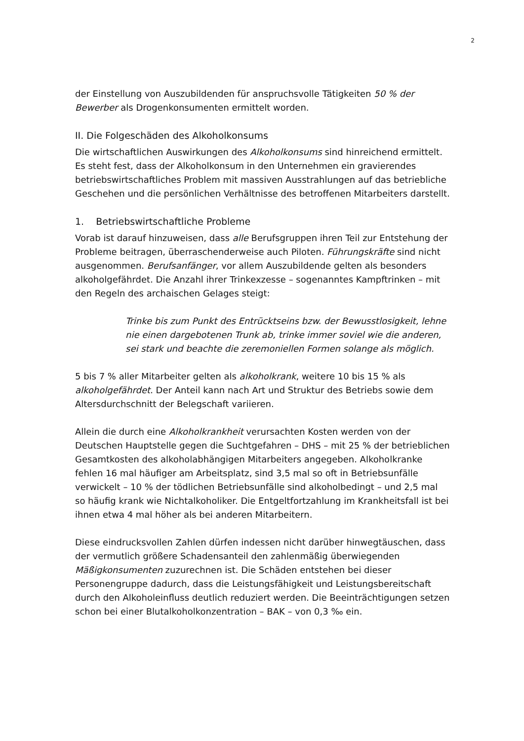2
der Einstellung von Auszubildenden für anspruchsvolle Tätigkeiten 50 % der Bewerber als Drogenkonsumenten ermittelt worden.
II. Die Folgeschäden des Alkoholkonsums
Die wirtschaftlichen Auswirkungen des Alkoholkonsums sind hinreichend ermittelt. Es steht fest, dass der Alkoholkonsum in den Unternehmen ein gravierendes betriebswirtschaftliches Problem mit massiven Ausstrahlungen auf das betriebliche Geschehen und die persönlichen Verhältnisse des betroffenen Mitarbeiters darstellt.
1. Betriebswirtschaftliche Probleme
Vorab ist darauf hinzuweisen, dass alle Berufsgruppen ihren Teil zur Entstehung der Probleme beitragen, überraschenderweise auch Piloten. Führungskräfte sind nicht ausgenommen. Berufsanfänger, vor allem Auszubildende gelten als besonders alkoholgefährdet. Die Anzahl ihrer Trinkexzesse – sogenanntes Kampftrinken – mit den Regeln des archaischen Gelages steigt:
Trinke bis zum Punkt des Entrücktseins bzw. der Bewusstlosigkeit, lehne nie einen dargebotenen Trunk ab, trinke immer soviel wie die anderen, sei stark und beachte die zeremoniellen Formen solange als möglich.
5 bis 7 % aller Mitarbeiter gelten als alkoholkrank, weitere 10 bis 15 % als alkoholgefährdet. Der Anteil kann nach Art und Struktur des Betriebs sowie dem Altersdurchschnitt der Belegschaft variieren.
Allein die durch eine Alkoholkrankheit verursachten Kosten werden von der Deutschen Hauptstelle gegen die Suchtgefahren – DHS – mit 25 % der betrieblichen Gesamtkosten des alkoholabhängigen Mitarbeiters angegeben. Alkoholkranke fehlen 16 mal häufiger am Arbeitsplatz, sind 3,5 mal so oft in Betriebsunfälle verwickelt – 10 % der tödlichen Betriebsunfälle sind alkoholbedingt – und 2,5 mal so häufig krank wie Nichtalkoholiker. Die Entgeltfortzahlung im Krankheitsfall ist bei ihnen etwa 4 mal höher als bei anderen Mitarbeitern.
Diese eindrucksvollen Zahlen dürfen indessen nicht darüber hinwegtäuschen, dass der vermutlich größere Schadensanteil den zahlenmäßig überwiegenden Mäßigkonsumenten zuzurechnen ist. Die Schäden entstehen bei dieser Personengruppe dadurch, dass die Leistungsfähigkeit und Leistungsbereitschaft durch den Alkoholeinfluss deutlich reduziert werden. Die Beeinträchtigungen setzen schon bei einer Blutalkoholkonzentration – BAK – von 0,3 ‰ ein.